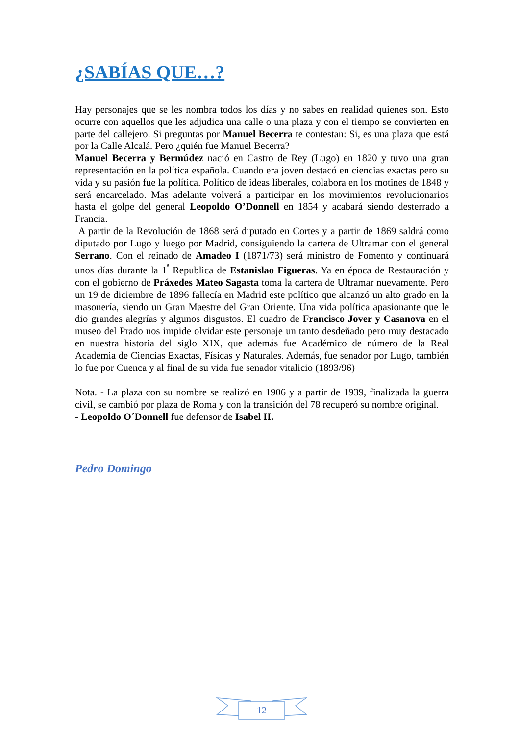¿SABÍAS QUE…?
Hay personajes que se les nombra todos los días y no sabes en realidad quienes son. Esto ocurre con aquellos que les adjudica una calle o una plaza y con el tiempo se convierten en parte del callejero. Si preguntas por Manuel Becerra te contestan: Si, es una plaza que está por la Calle Alcalá. Pero ¿quién fue Manuel Becerra?
Manuel Becerra y Bermúdez nació en Castro de Rey (Lugo) en 1820 y tuvo una gran representación en la política española. Cuando era joven destacó en ciencias exactas pero su vida y su pasión fue la política. Político de ideas liberales, colabora en los motines de 1848 y será encarcelado. Mas adelante volverá a participar en los movimientos revolucionarios hasta el golpe del general Leopoldo O’Donnell en 1854 y acabará siendo desterrado a Francia.
A partir de la Revolución de 1868 será diputado en Cortes y a partir de 1869 saldrá como diputado por Lugo y luego por Madrid, consiguiendo la cartera de Ultramar con el general Serrano. Con el reinado de Amadeo I (1871/73) será ministro de Fomento y continuará unos días durante la 1<sup>ª</sup> Republica de Estanislao Figueras. Ya en época de Restauración y con el gobierno de Práxedes Mateo Sagasta toma la cartera de Ultramar nuevamente. Pero un 19 de diciembre de 1896 fallecía en Madrid este político que alcanzó un alto grado en la masonería, siendo un Gran Maestre del Gran Oriente. Una vida política apasionante que le dio grandes alegrías y algunos disgustos. El cuadro de Francisco Jover y Casanova en el museo del Prado nos impide olvidar este personaje un tanto desdeñado pero muy destacado en nuestra historia del siglo XIX, que además fue Académico de número de la Real Academia de Ciencias Exactas, Físicas y Naturales. Además, fue senador por Lugo, también lo fue por Cuenca y al final de su vida fue senador vitalicio (1893/96)
Nota. - La plaza con su nombre se realizó en 1906 y a partir de 1939, finalizada la guerra civil, se cambió por plaza de Roma y con la transición del 78 recuperó su nombre original.
- Leopoldo O´Donnell fue defensor de Isabel II.
Pedro Domingo
12